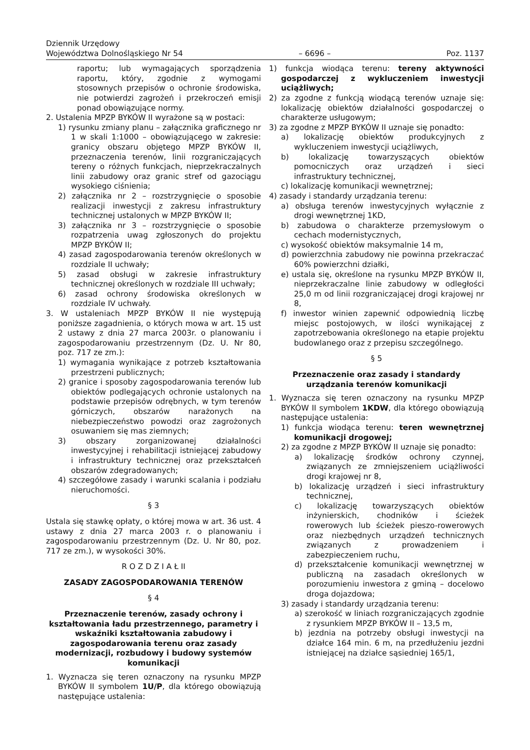Dziennik Urzędowy
Województwa Dolnośląskiego Nr 54 – 6696 – Poz. 1137
raportu; lub wymagających sporządzenia raportu, który, zgodnie z wymogami stosownych przepisów o ochronie środowiska, nie potwierdzi zagrożeń i przekroczeń emisji ponad obowiązujące normy.
2. Ustalenia MPZP BYKÓW II wyrażone są w postaci:
1) rysunku zmiany planu – załącznika graficznego nr 1 w skali 1:1000 – obowiązującego w zakresie: granicy obszaru objętego MPZP BYKÓW II, przeznaczenia terenów, linii rozgraniczających tereny o różnych funkcjach, nieprzekraczalnych linii zabudowy oraz granic stref od gazociągu wysokiego ciśnienia;
2) załącznika nr 2 – rozstrzygnięcie o sposobie realizacji inwestycji z zakresu infrastruktury technicznej ustalonych w MPZP BYKÓW II;
3) załącznika nr 3 – rozstrzygnięcie o sposobie rozpatrzenia uwag zgłoszonych do projektu MPZP BYKÓW II;
4) zasad zagospodarowania terenów określonych w rozdziale II uchwały;
5) zasad obsługi w zakresie infrastruktury technicznej określonych w rozdziale III uchwały;
6) zasad ochrony środowiska określonych w rozdziale IV uchwały.
3. W ustaleniach MPZP BYKÓW II nie występują poniższe zagadnienia, o których mowa w art. 15 ust 2 ustawy z dnia 27 marca 2003r. o planowaniu i zagospodarowaniu przestrzennym (Dz. U. Nr 80, poz. 717 ze zm.):
1) wymagania wynikające z potrzeb kształtowania przestrzeni publicznych;
2) granice i sposoby zagospodarowania terenów lub obiektów podlegających ochronie ustalonych na podstawie przepisów odrębnych, w tym terenów górniczych, obszarów narażonych na niebezpieczeństwo powodzi oraz zagrożonych osuwaniem się mas ziemnych;
3) obszary zorganizowanej działalności inwestycyjnej i rehabilitacji istniejącej zabudowy i infrastruktury technicznej oraz przekształceń obszarów zdegradowanych;
4) szczegółowe zasady i warunki scalania i podziału nieruchomości.
§ 3
Ustala się stawkę opłaty, o której mowa w art. 36 ust. 4 ustawy z dnia 27 marca 2003 r. o planowaniu i zagospodarowaniu przestrzennym (Dz. U. Nr 80, poz. 717 ze zm.), w wysokości 30%.
R O Z D Z I A Ł II
ZASADY ZAGOSPODAROWANIA TERENÓW
§ 4
Przeznaczenie terenów, zasady ochrony i kształtowania ładu przestrzennego, parametry i wskaźniki kształtowania zabudowy i zagospodarowania terenu oraz zasady modernizacji, rozbudowy i budowy systemów komunikacji
1. Wyznacza się teren oznaczony na rysunku MPZP BYKÓW II symbolem 1U/P, dla którego obowiązują następujące ustalenia:
1) funkcja wiodąca terenu: tereny aktywności gospodarczej z wykluczeniem inwestycji uciążliwych;
2) za zgodne z funkcją wiodącą terenów uznaje się: lokalizację obiektów działalności gospodarczej o charakterze usługowym;
3) za zgodne z MPZP BYKÓW II uznaje się ponadto:
a) lokalizację obiektów produkcyjnych z wykluczeniem inwestycji uciążliwych,
b) lokalizację towarzyszących obiektów pomocniczych oraz urządzeń i sieci infrastruktury technicznej,
c) lokalizację komunikacji wewnętrznej;
4) zasady i standardy urządzania terenu:
a) obsługa terenów inwestycyjnych wyłącznie z drogi wewnętrznej 1KD,
b) zabudowa o charakterze przemysłowym o cechach modernistycznych,
c) wysokość obiektów maksymalnie 14 m,
d) powierzchnia zabudowy nie powinna przekraczać 60% powierzchni działki,
e) ustala się, określone na rysunku MPZP BYKÓW II, nieprzekraczalne linie zabudowy w odległości 25,0 m od linii rozgraniczającej drogi krajowej nr 8,
f) inwestor winien zapewnić odpowiednią liczbę miejsc postojowych, w ilości wynikającej z zapotrzebowania określonego na etapie projektu budowlanego oraz z przepisu szczególnego.
§ 5
Przeznaczenie oraz zasady i standardy urządzania terenów komunikacji
1. Wyznacza się teren oznaczony na rysunku MPZP BYKÓW II symbolem 1KDW, dla którego obowiązują następujące ustalenia:
1) funkcja wiodąca terenu: teren wewnętrznej komunikacji drogowej;
2) za zgodne z MPZP BYKÓW II uznaje się ponadto:
a) lokalizację środków ochrony czynnej, związanych ze zmniejszeniem uciążliwości drogi krajowej nr 8,
b) lokalizację urządzeń i sieci infrastruktury technicznej,
c) lokalizację towarzyszących obiektów inżynierskich, chodników i ścieżek rowerowych lub ścieżek pieszo-rowerowych oraz niezbędnych urządzeń technicznych związanych z prowadzeniem i zabezpieczeniem ruchu,
d) przekształcenie komunikacji wewnętrznej w publiczną na zasadach określonych w porozumieniu inwestora z gminą – docelowo droga dojazdowa;
3) zasady i standardy urządzania terenu:
a) szerokość w liniach rozgraniczających zgodnie z rysunkiem MPZP BYKÓW II – 13,5 m,
b) jezdnia na potrzeby obsługi inwestycji na działce 164 min. 6 m, na przedłużeniu jezdni istniejącej na działce sąsiedniej 165/1,